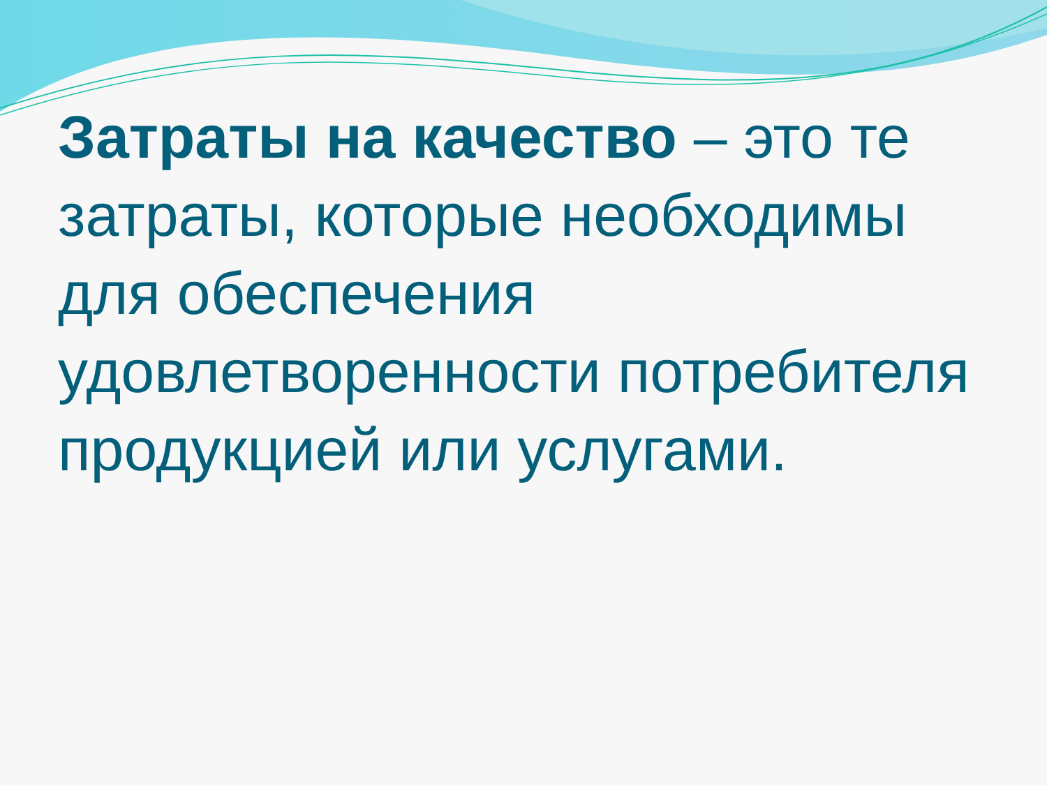Затраты на качество – это те затраты, которые необходимы для обеспечения удовлетворенности потребителя продукцией или услугами.